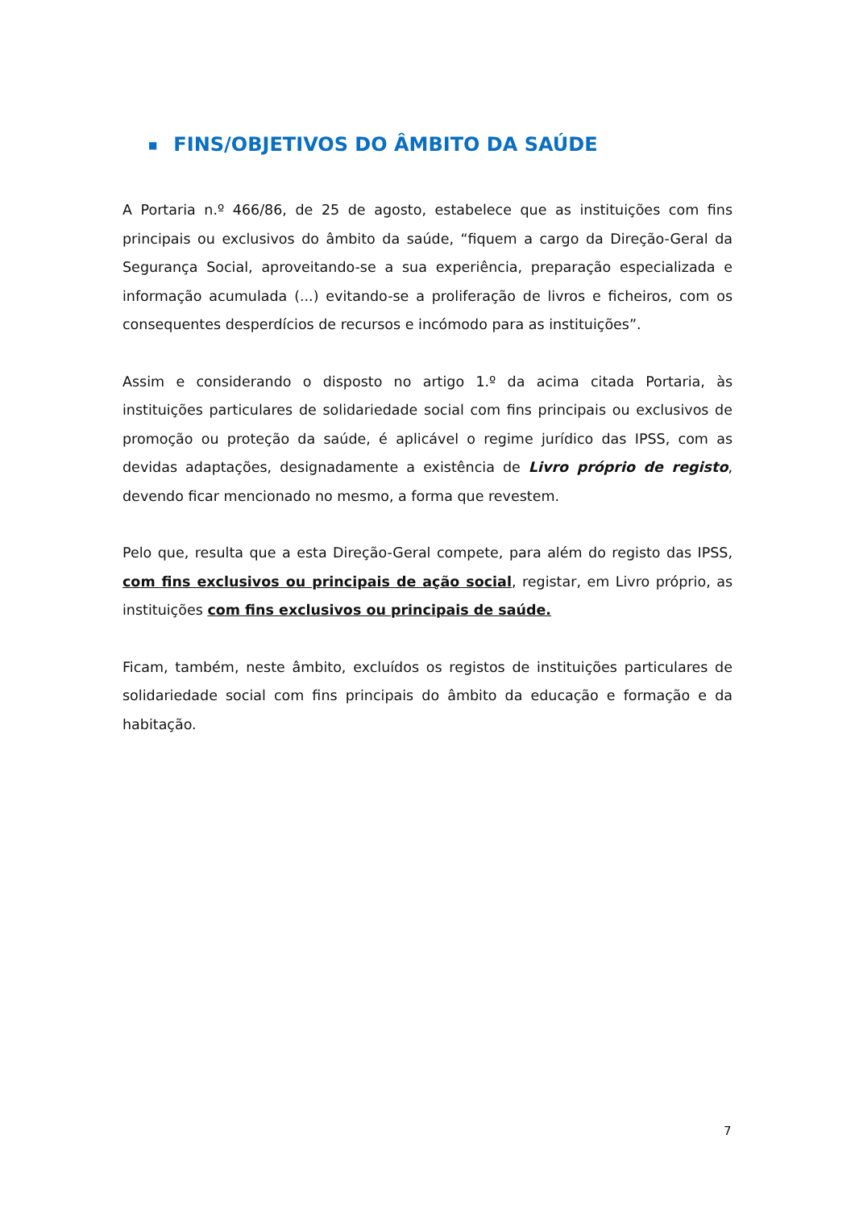■ FINS/OBJETIVOS DO ÂMBITO DA SAÚDE
A Portaria n.º 466/86, de 25 de agosto, estabelece que as instituições com fins principais ou exclusivos do âmbito da saúde, “fiquem a cargo da Direção-Geral da Segurança Social, aproveitando-se a sua experiência, preparação especializada e informação acumulada (...) evitando-se a proliferação de livros e ficheiros, com os consequentes desperdícios de recursos e incómodo para as instituições”.
Assim e considerando o disposto no artigo 1.º da acima citada Portaria, às instituições particulares de solidariedade social com fins principais ou exclusivos de promoção ou proteção da saúde, é aplicável o regime jurídico das IPSS, com as devidas adaptações, designadamente a existência de Livro próprio de registo, devendo ficar mencionado no mesmo, a forma que revestem.
Pelo que, resulta que a esta Direção-Geral compete, para além do registo das IPSS, com fins exclusivos ou principais de ação social, registar, em Livro próprio, as instituições com fins exclusivos ou principais de saúde.
Ficam, também, neste âmbito, excluídos os registos de instituições particulares de solidariedade social com fins principais do âmbito da educação e formação e da habitação.
7